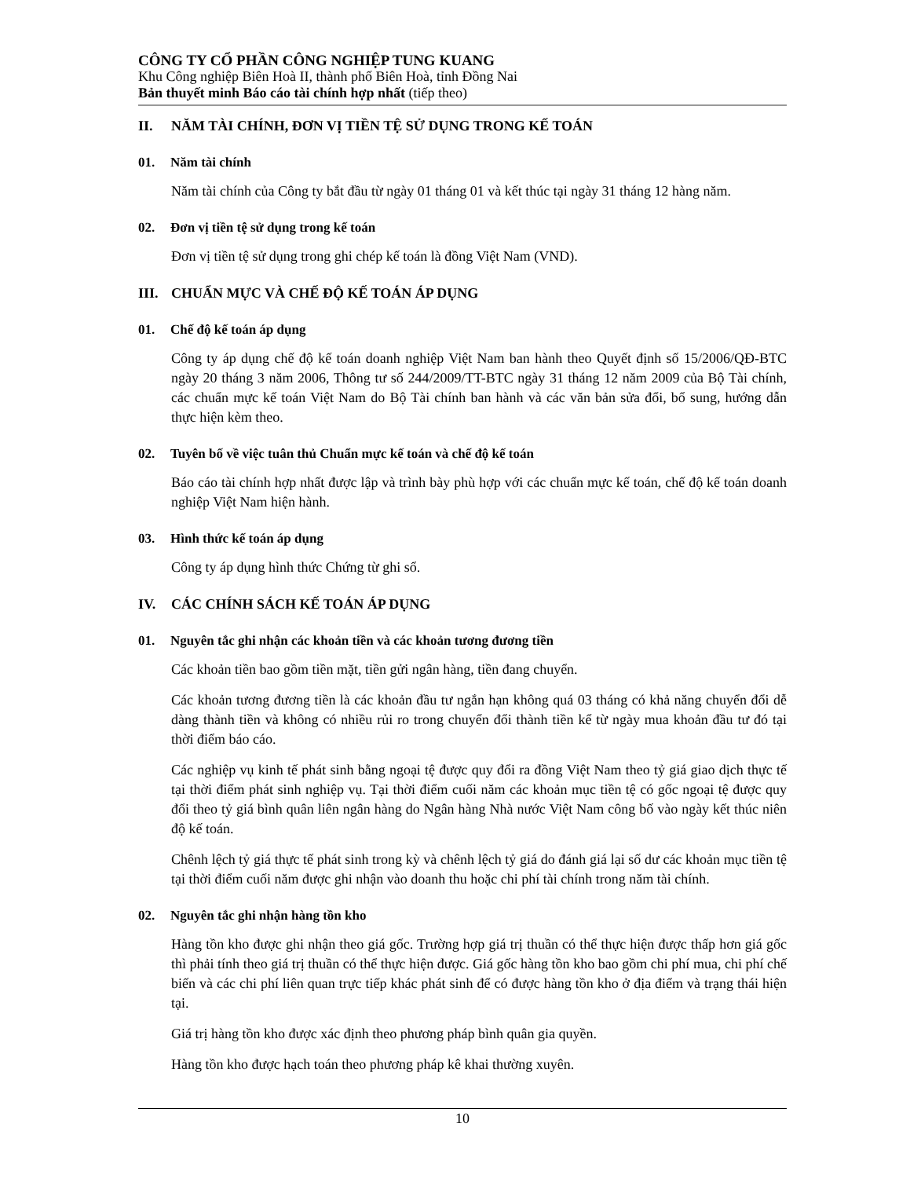CÔNG TY CỔ PHẦN CÔNG NGHIỆP TUNG KUANG
Khu Công nghiệp Biên Hoà II, thành phố Biên Hoà, tỉnh Đồng Nai
Bản thuyết minh Báo cáo tài chính hợp nhất (tiếp theo)
II. NĂM TÀI CHÍNH, ĐƠN VỊ TIỀN TỆ SỬ DỤNG TRONG KẾ TOÁN
01. Năm tài chính
Năm tài chính của Công ty bắt đầu từ ngày 01 tháng 01 và kết thúc tại ngày 31 tháng 12 hàng năm.
02. Đơn vị tiền tệ sử dụng trong kế toán
Đơn vị tiền tệ sử dụng trong ghi chép kế toán là đồng Việt Nam (VND).
III. CHUẨN MỰC VÀ CHẾ ĐỘ KẾ TOÁN ÁP DỤNG
01. Chế độ kế toán áp dụng
Công ty áp dụng chế độ kế toán doanh nghiệp Việt Nam ban hành theo Quyết định số 15/2006/QĐ-BTC ngày 20 tháng 3 năm 2006, Thông tư số 244/2009/TT-BTC ngày 31 tháng 12 năm 2009 của Bộ Tài chính, các chuẩn mực kế toán Việt Nam do Bộ Tài chính ban hành và các văn bản sửa đổi, bổ sung, hướng dẫn thực hiện kèm theo.
02. Tuyên bố về việc tuân thủ Chuẩn mực kế toán và chế độ kế toán
Báo cáo tài chính hợp nhất được lập và trình bày phù hợp với các chuẩn mực kế toán, chế độ kế toán doanh nghiệp Việt Nam hiện hành.
03. Hình thức kế toán áp dụng
Công ty áp dụng hình thức Chứng từ ghi sổ.
IV. CÁC CHÍNH SÁCH KẾ TOÁN ÁP DỤNG
01. Nguyên tắc ghi nhận các khoản tiền và các khoản tương đương tiền
Các khoản tiền bao gồm tiền mặt, tiền gửi ngân hàng, tiền đang chuyển.
Các khoản tương đương tiền là các khoản đầu tư ngắn hạn không quá 03 tháng có khả năng chuyển đổi dễ dàng thành tiền và không có nhiều rủi ro trong chuyển đổi thành tiền kể từ ngày mua khoản đầu tư đó tại thời điểm báo cáo.
Các nghiệp vụ kinh tế phát sinh bằng ngoại tệ được quy đổi ra đồng Việt Nam theo tỷ giá giao dịch thực tế tại thời điểm phát sinh nghiệp vụ. Tại thời điểm cuối năm các khoản mục tiền tệ có gốc ngoại tệ được quy đổi theo tỷ giá bình quân liên ngân hàng do Ngân hàng Nhà nước Việt Nam công bố vào ngày kết thúc niên độ kế toán.
Chênh lệch tỷ giá thực tế phát sinh trong kỳ và chênh lệch tỷ giá do đánh giá lại số dư các khoản mục tiền tệ tại thời điểm cuối năm được ghi nhận vào doanh thu hoặc chi phí tài chính trong năm tài chính.
02. Nguyên tắc ghi nhận hàng tồn kho
Hàng tồn kho được ghi nhận theo giá gốc. Trường hợp giá trị thuần có thể thực hiện được thấp hơn giá gốc thì phải tính theo giá trị thuần có thể thực hiện được. Giá gốc hàng tồn kho bao gồm chi phí mua, chi phí chế biến và các chi phí liên quan trực tiếp khác phát sinh để có được hàng tồn kho ở địa điểm và trạng thái hiện tại.
Giá trị hàng tồn kho được xác định theo phương pháp bình quân gia quyền.
Hàng tồn kho được hạch toán theo phương pháp kê khai thường xuyên.
10